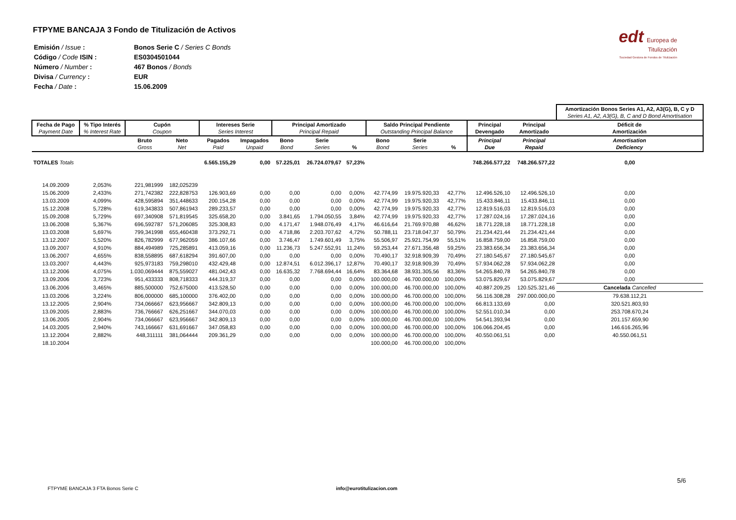FTPYME BANCAJA 3 Fondo de Titulización de Activos
edt Europea de
Titulización
Sociedad Gestora de Fondos de Titulización
| Emisión / Issue : | Bonos Serie C / Series C Bonds |
| Código / Code ISIN : | ES0304501044 |
| Número / Number : | 467 Bonos / Bonds |
| Divisa / Currency : | EUR |
| Fecha / Date : | 15.06.2009 |
| | | | | | | | | | | | | | | Amortización Bonos Series A1, A2, A3(G), B, C y D Series A1, A2, A3(G), B, C and D Bond Amortisation |
| Fecha de Pago Payment Date | % Tipo Interés % Interest Rate | Cupón Coupon | | Intereses Serie Series Interest | | Principal Amortizado Principal Repaid | | | Saldo Principal Pendiente Outstanding Principal Balance | | | Principal Devengado | Principal Amortizado | Déficit de Amortización |
| | | Bruto Gross | Neto Net | Pagados Paid | Impagados Unpaid | Bono Bond | Serie Series | % | Bono Bond | Serie Series | % | Principal Due | Principal Repaid | Amortisation Deficiency |
| TOTALES Totals | | | | 6.565.155,29 | 0,00 | 57.225,01 | 26.724.079,67 | 57,23% | | | | 748.266.577,22 | 748.266.577,22 | 0,00 |
| 14.09.2009 | 2,053% | 221,981999 | 182,025239 | | | | | | | | | | | |
| 15.06.2009 | 2,433% | 271,742382 | 222,828753 | 126.903,69 | 0,00 | 0,00 | 0,00 | 0,00% | 42.774,99 | 19.975.920,33 | 42,77% | 12.496.526,10 | 12.496.526,10 | 0,00 |
| 13.03.2009 | 4,099% | 428,595894 | 351,448633 | 200.154,28 | 0,00 | 0,00 | 0,00 | 0,00% | 42.774,99 | 19.975.920,33 | 42,77% | 15.433.846,11 | 15.433.846,11 | 0,00 |
| 15.12.2008 | 5,728% | 619,343833 | 507,861943 | 289.233,57 | 0,00 | 0,00 | 0,00 | 0,00% | 42.774,99 | 19.975.920,33 | 42,77% | 12.819.516,03 | 12.819.516,03 | 0,00 |
| 15.09.2008 | 5,729% | 697,340908 | 571,819545 | 325.658,20 | 0,00 | 3.841,65 | 1.794.050,55 | 3,84% | 42.774,99 | 19.975.920,33 | 42,77% | 17.287.024,16 | 17.287.024,16 | 0,00 |
| 13.06.2008 | 5,367% | 696,592787 | 571,206085 | 325.308,83 | 0,00 | 4.171,47 | 1.948.076,49 | 4,17% | 46.616,64 | 21.769.970,88 | 46,62% | 18.771.228,18 | 18.771.228,18 | 0,00 |
| 13.03.2008 | 5,697% | 799,341998 | 655,460438 | 373.292,71 | 0,00 | 4.718,86 | 2.203.707,62 | 4,72% | 50.788,11 | 23.718.047,37 | 50,79% | 21.234.421,44 | 21.234.421,44 | 0,00 |
| 13.12.2007 | 5,520% | 826,782999 | 677,962059 | 386.107,66 | 0,00 | 3.746,47 | 1.749.601,49 | 3,75% | 55.506,97 | 25.921.754,99 | 55,51% | 16.858.759,00 | 16.858.759,00 | 0,00 |
| 13.09.2007 | 4,910% | 884,494989 | 725,285891 | 413.059,16 | 0,00 | 11.236,73 | 5.247.552,91 | 11,24% | 59.253,44 | 27.671.356,48 | 59,25% | 23.383.656,34 | 23.383.656,34 | 0,00 |
| 13.06.2007 | 4,655% | 838,558895 | 687,618294 | 391.607,00 | 0,00 | 0,00 | 0,00 | 0,00% | 70.490,17 | 32.918.909,39 | 70,49% | 27.180.545,67 | 27.180.545,67 | 0,00 |
| 13.03.2007 | 4,443% | 925,973183 | 759,298010 | 432.429,48 | 0,00 | 12.874,51 | 6.012.396,17 | 12,87% | 70.490,17 | 32.918.909,39 | 70,49% | 57.934.062,28 | 57.934.062,28 | 0,00 |
| 13.12.2006 | 4,075% | 1.030,069444 | 875,559027 | 481.042,43 | 0,00 | 16.635,32 | 7.768.694,44 | 16,64% | 83.364,68 | 38.931.305,56 | 83,36% | 54.265.840,78 | 54.265.840,78 | 0,00 |
| 13.09.2006 | 3,723% | 951,433333 | 808,718333 | 444.319,37 | 0,00 | 0,00 | 0,00 | 0,00% | 100.000,00 | 46.700.000,00 | 100,00% | 53.075.829,67 | 53.075.829,67 | 0,00 |
| 13.06.2006 | 3,465% | 885,500000 | 752,675000 | 413.528,50 | 0,00 | 0,00 | 0,00 | 0,00% | 100.000,00 | 46.700.000,00 | 100,00% | 40.887.209,25 | 120.525.321,46 | Cancelada Cancelled |
| 13.03.2006 | 3,224% | 806,000000 | 685,100000 | 376.402,00 | 0,00 | 0,00 | 0,00 | 0,00% | 100.000,00 | 46.700.000,00 | 100,00% | 56.116.308,28 | 297.000.000,00 | 79.638.112,21 |
| 13.12.2005 | 2,904% | 734,066667 | 623,956667 | 342.809,13 | 0,00 | 0,00 | 0,00 | 0,00% | 100.000,00 | 46.700.000,00 | 100,00% | 66.813.133,69 | 0,00 | 320.521.803,93 |
| 13.09.2005 | 2,883% | 736,766667 | 626,251667 | 344.070,03 | 0,00 | 0,00 | 0,00 | 0,00% | 100.000,00 | 46.700.000,00 | 100,00% | 52.551.010,34 | 0,00 | 253.708.670,24 |
| 13.06.2005 | 2,904% | 734,066667 | 623,956667 | 342.809,13 | 0,00 | 0,00 | 0,00 | 0,00% | 100.000,00 | 46.700.000,00 | 100,00% | 54.541.393,94 | 0,00 | 201.157.659,90 |
| 14.03.2005 | 2,940% | 743,166667 | 631,691667 | 347.058,83 | 0,00 | 0,00 | 0,00 | 0,00% | 100.000,00 | 46.700.000,00 | 100,00% | 106.066.204,45 | 0,00 | 146.616.265,96 |
| 13.12.2004 | 2,882% | 448,311111 | 381,064444 | 209.361,29 | 0,00 | 0,00 | 0,00 | 0,00% | 100.000,00 | 46.700.000,00 | 100,00% | 40.550.061,51 | 0,00 | 40.550.061,51 |
| 18.10.2004 | | | | | | | | | 100.000,00 | 46.700.000,00 | 100,00% | | | |
5/6
FTPYME BANCAJA 3 FTA Bonos Serie C info@eurotitulizacion.com